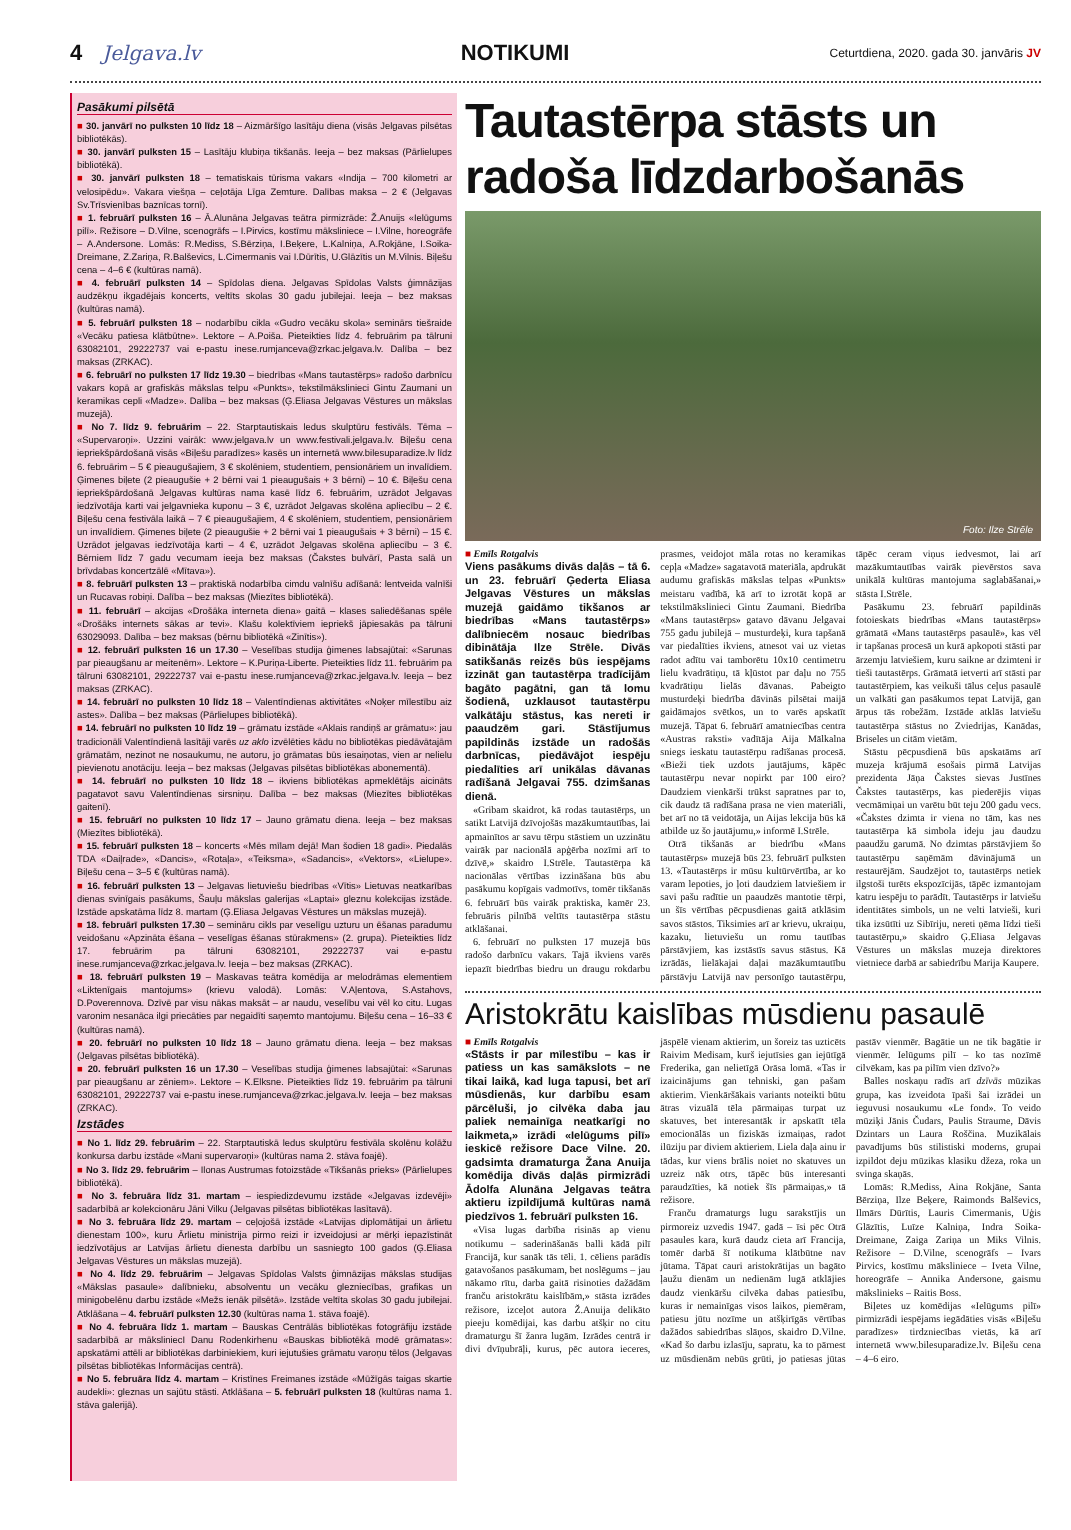4 Jelgava.lv NOTIKUMI
Ceturtdiena, 2020. gada 30. janvāris JV
Pasākumi pilsētā
■ 30. janvārī no pulksten 10 līdz 18 – Aizmāršīgo lasītāju diena (visās Jelgavas pilsētas bibliotēkās).
■ 30. janvārī pulksten 15 – Lasītāju klubiņa tikšanās. Ieeja – bez maksas (Pārlielupes bibliotēkā).
■ 30. janvārī pulksten 18 – tematiskais tūrisma vakars «Indija – 700 kilometri ar velosipēdu». Vakara viešņa – ceļotāja Līga Zemture. Dalības maksa – 2 € (Jelgavas Sv.Trīsvienības baznīcas tornī).
■ 1. februārī pulksten 16 – Ā.Alunāna Jelgavas teātra pirmizrāde: Ž.Anuijs «Ielūgums pilī». Režisore – D.Vilne, scenogrāfs – I.Pirvics, kostīmu māksliniece – I.Vilne, horeogrāfe – A.Andersone. Lomās: R.Mediss, S.Bērziņa, I.Beķere, L.Kalniņa, A.Rokjāne, I.Soika-Dreimane, Z.Zariņa, R.Balševics, L.Cimermanis vai I.Dūrītis, U.Glāzītis un M.Vilnis. Biļešu cena – 4–6 € (kultūras namā).
■ 4. februārī pulksten 14 – Spīdolas diena. Jelgavas Spīdolas Valsts ģimnāzijas audzēkņu ikgadējais koncerts, veltīts skolas 30 gadu jubilejai. Ieeja – bez maksas (kultūras namā).
■ 5. februārī pulksten 18 – nodarbību cikla «Gudro vecāku skola» seminārs tiešraide «Vecāku patiesa klātbūtne». Lektore – A.Poiša. Pieteikties līdz 4. februārim pa tālruni 63082101, 29222737 vai e-pastu inese.rumjanceva@zrkac.jelgava.lv. Dalība – bez maksas (ZRKAC).
■ 6. februārī no pulksten 17 līdz 19.30 – biedrības «Mans tautastērps» radošo darbnīcu vakars kopā ar grafiskās mākslas telpu «Punkts», tekstilmākslinieci Gintu Zaumani un keramikas cepli «Madze». Dalība – bez maksas (Ģ.Eliasa Jelgavas Vēstures un mākslas muzejā).
■ No 7. līdz 9. februārim – 22. Starptautiskais ledus skulptūru festivāls. Tēma – «Supervaroņi». Uzzini vairāk: www.jelgava.lv un www.festivali.jelgava.lv. Biļešu cena iepriekšpārdošanā visās «Biļešu paradīzes» kasēs un internetā www.bilesuparadize.lv līdz 6. februārim – 5 € pieaugušajiem, 3 € skolēniem, studentiem, pensionāriem un invalīdiem. Ģimenes biļete (2 pieaugušie + 2 bērni vai 1 pieaugušais + 3 bērni) – 10 €. Biļešu cena iepriekšpārdošanā Jelgavas kultūras nama kasē līdz 6. februārim, uzrādot Jelgavas iedzīvotāja karti vai jelgavnieka kuponu – 3 €, uzrādot Jelgavas skolēna apliecību – 2 €. Biļešu cena festivāla laikā – 7 € pieaugušajiem, 4 € skolēniem, studentiem, pensionāriem un invalīdiem. Ģimenes biļete (2 pieaugušie + 2 bērni vai 1 pieaugušais + 3 bērni) – 15 €. Uzrādot jelgavas iedzīvotāja karti – 4 €, uzrādot Jelgavas skolēna apliecību – 3 €. Bērniem līdz 7 gadu vecumam ieeja bez maksas (Čakstes bulvārī, Pasta salā un brīvdabas koncertzālē «Mītava»).
■ 8. februārī pulksten 13 – praktiskā nodarbība cimdu valnīšu adīšanā: lentveida valnīši un Rucavas robiņi. Dalība – bez maksas (Miezītes bibliotēkā).
■ 11. februārī – akcijas «Drošāka interneta diena» gaitā – klases saliedēšanas spēle «Drošāks internets sākas ar tevi». Klašu kolektīviem iepriekš jāpiesakās pa tālruni 63029093. Dalība – bez maksas (bērnu bibliotēkā «Zinītis»).
■ 12. februārī pulksten 16 un 17.30 – Veselības studija ģimenes labsajūtai: «Sarunas par pieaugšanu ar meitenēm». Lektore – K.Puriņa-Liberte. Pieteikties līdz 11. februārim pa tālruni 63082101, 29222737 vai e-pastu inese.rumjanceva@zrkac.jelgava.lv. Ieeja – bez maksas (ZRKAC).
■ 14. februārī no pulksten 10 līdz 18 – Valentīndienas aktivitātes «Noķer mīlestību aiz astes». Dalība – bez maksas (Pārlielupes bibliotēkā).
■ 14. februārī no pulksten 10 līdz 19 – grāmatu izstāde «Aklais randiņš ar grāmatu»: jau tradicionāli Valentīndienā lasītāji varēs uz aklo izvēlēties kādu no bibliotēkas piedāvātajām grāmatām, nezinot ne nosaukumu, ne autoru, jo grāmatas būs iesaiņotas, vien ar nelielu pievienotu anotāciju. Ieeja – bez maksas (Jelgavas pilsētas bibliotēkas abonementā).
■ 14. februārī no pulksten 10 līdz 18 – ikviens bibliotēkas apmeklētājs aicināts pagatavot savu Valentīndienas sirsniņu. Dalība – bez maksas (Miezītes bibliotēkas gaitenī).
■ 15. februārī no pulksten 10 līdz 17 – Jauno grāmatu diena. Ieeja – bez maksas (Miezītes bibliotēkā).
■ 15. februārī pulksten 18 – koncerts «Mēs mīlam dejā! Man šodien 18 gadi». Piedalās TDA «Daiļrade», «Dancis», «Rotaļa», «Teiksma», «Sadancis», «Vektors», «Lielupe». Biļešu cena – 3–5 € (kultūras namā).
■ 16. februārī pulksten 13 – Jelgavas lietuviešu biedrības «Vītis» Lietuvas neatkarības dienas svinīgais pasākums, Šauļu mākslas galerijas «Laptai» gleznu kolekcijas izstāde. Izstāde apskatāma līdz 8. martam (Ģ.Eliasa Jelgavas Vēstures un mākslas muzejā).
■ 18. februārī pulksten 17.30 – semināru cikls par veselīgu uzturu un ēšanas paradumu veidošanu «Apzināta ēšana – veselīgas ēšanas stūrakmens» (2. grupa). Pieteikties līdz 17. februārim pa tālruni 63082101, 29222737 vai e-pastu inese.rumjanceva@zrkac.jelgava.lv. Ieeja – bez maksas (ZRKAC).
■ 18. februārī pulksten 19 – Maskavas teātra komēdija ar melodrāmas elementiem «Liktenīgais mantojums» (krievu valodā). Lomās: V.Aļentova, S.Astahovs, D.Poverennova. Dzīvē par visu nākas maksāt – ar naudu, veselību vai vēl ko citu. Lugas varonim nesanāca ilgi priecāties par negaidīti saņemto mantojumu. Biļešu cena – 16–33 € (kultūras namā).
■ 20. februārī no pulksten 10 līdz 18 – Jauno grāmatu diena. Ieeja – bez maksas (Jelgavas pilsētas bibliotēkā).
■ 20. februārī pulksten 16 un 17.30 – Veselības studija ģimenes labsajūtai: «Sarunas par pieaugšanu ar zēniem». Lektore – K.Elksne. Pieteikties līdz 19. februārim pa tālruni 63082101, 29222737 vai e-pastu inese.rumjanceva@zrkac.jelgava.lv. Ieeja – bez maksas (ZRKAC).
Izstādes
■ No 1. līdz 29. februārim – 22. Starptautiskā ledus skulptūru festivāla skolēnu kolāžu konkursa darbu izstāde «Mani supervaroņi» (kultūras nama 2. stāva foajē).
■ No 3. līdz 29. februārim – Ilonas Austrumas fotoizstāde «Tikšanās prieks» (Pārlielupes bibliotēkā).
■ No 3. februāra līdz 31. martam – iespiedizdevumu izstāde «Jelgavas izdevēji» sadarbībā ar kolekcionāru Jāni Vilku (Jelgavas pilsētas bibliotēkas lasītavā).
■ No 3. februāra līdz 29. martam – ceļojošā izstāde «Latvijas diplomātijai un ārlietu dienestam 100», kuru Ārlietu ministrija pirmo reizi ir izveidojusi ar mērķi iepazīstināt iedzīvotājus ar Latvijas ārlietu dienesta darbību un sasniegto 100 gados (Ģ.Eliasa Jelgavas Vēstures un mākslas muzejā).
■ No 4. līdz 29. februārim – Jelgavas Spīdolas Valsts ģimnāzijas mākslas studijas «Mākslas pasaule» dalībnieku, absolventu un vecāku glezniecības, grafikas un minigobelēnu darbu izstāde «Mežs ienāk pilsētā». Izstāde veltīta skolas 30 gadu jubilejai. Atklāšana – 4. februārī pulksten 12.30 (kultūras nama 1. stāva foajē).
■ No 4. februāra līdz 1. martam – Bauskas Centrālās bibliotēkas fotogrāfiju izstāde sadarbībā ar māksliniecI Danu Rodenkirhenu «Bauskas bibliotēkā modē grāmatas»: apskatāmi attēli ar bibliotēkas darbiniekiem, kuri iejutušies grāmatu varoņu tēlos (Jelgavas pilsētas bibliotēkas Informācijas centrā).
■ No 5. februāra līdz 4. martam – Kristīnes Freimanes izstāde «Mūžīgās taigas skartie audekli»: gleznas un sajūtu stāsti. Atklāšana – 5. februārī pulksten 18 (kultūras nama 1. stāva galerijā).
Tautastērpa stāsts un radoša līdzdarbošanās
Foto: Ilze Strēle
■ Emīls Rotgalvis
Viens pasākums divās daļās – tā 6. un 23. februārī Ģederta Eliasa Jelgavas Vēstures un mākslas muzejā gaidāmo tikšanos ar biedrības «Mans tautastērps» dalībniecēm nosauc biedrības dibinātāja Ilze Strēle. Divās satikšanās reizēs būs iespējams izzināt gan tautastērpa tradīcijām bagāto pagātni, gan tā lomu šodienā, uzklausot tautastērpu valkātāju stāstus, kas nereti ir paaudzēm gari. Stāstījumus papildinās izstāde un radošās darbnīcas, piedāvājot iespēju piedalīties arī unikālas dāvanas radīšanā Jelgavai 755. dzimšanas dienā.
«Gribam skaidrot, kā rodas tautastērps, un satikt Latvijā dzīvojošās mazākumtautības, lai apmainītos ar savu tērpu stāstiem un uzzinātu vairāk par nacionālā apģērba nozīmi arī to dzīvē,» skaidro I.Strēle. Tautastērpa kā nacionālas vērtības izzināšana būs abu pasākumu kopīgais vadmotīvs, tomēr tikšanās 6. februārī būs vairāk praktiska, kamēr 23. februāris pilnībā veltīts tautastērpa stāstu atklāšanai.
6. februārī no pulksten 17 muzejā būs radošo darbnīcu vakars. Tajā ikviens varēs iepazīt biedrības biedru un draugu rokdarbu prasmes, veidojot māla rotas no keramikas cepļa «Madze» sagatavotā materiāla, apdrukāt audumu grafiskās mākslas telpas «Punkts» meistaru vadībā, kā arī to izrotāt kopā ar tekstilmākslinieci Gintu Zaumani. Biedrība «Mans tautastērps» gatavo dāvanu Jelgavai 755 gadu jubilejā – musturdeķi, kura tapšanā var piedalīties ikviens, atnesot vai uz vietas radot adītu vai tamborētu 10x10 centimetru lielu kvadrātiņu, tā kļūstot par daļu no 755 kvadrātiņu lielās dāvanas. Pabeigto musturdeķi biedrība dāvinās pilsētai maijā gaidāmajos svētkos, un to varēs apskatīt muzejā. Tāpat 6. februārī amatniecības centra «Austras raksti» vadītāja Aija Mālkalna sniegs ieskatu tautastērpu radīšanas procesā. «Bieži tiek uzdots jautājums, kāpēc tautastērpu nevar nopirkt par 100 eiro? Daudziem vienkārši trūkst sapratnes par to, cik daudz tā radīšana prasa ne vien materiāli, bet arī no tā veidotāja, un Aijas lekcija būs kā atbilde uz šo jautājumu,» informē I.Strēle.
Otrā tikšanās ar biedrību «Mans tautastērps» muzejā būs 23. februārī pulksten 13. «Tautastērps ir mūsu kultūrvērtība, ar ko varam lepoties, jo ļoti daudziem latviešiem ir savi pašu radītie un paaudzēs mantotie tērpi, un šīs vērtības pēcpusdienas gaitā atklāsim savos stāstos. Tiksimies arī ar krievu, ukraiņu, kazaku, lietuviešu un romu tautības pārstāvjiem, kas izstāstīs savus stāstus. Kā izrādās, lielākajai daļai mazākumtautību pārstāvju Latvijā nav personīgo tautastērpu, tāpēc ceram viņus iedvesmot, lai arī mazākumtautības vairāk pievērstos sava unikālā kultūras mantojuma saglabāšanai,» stāsta I.Strēle.
Pasākumu 23. februārī papildinās fotoieskats biedrības «Mans tautastērps» grāmatā «Mans tautastērps pasaulē», kas vēl ir tapšanas procesā un kurā apkopoti stāsti par ārzemju latviešiem, kuru saikne ar dzimteni ir tieši tautastērps. Grāmatā ietverti arī stāsti par tautastērpiem, kas veikuši tālus ceļus pasaulē un valkāti gan pasākumos tepat Latvijā, gan ārpus tās robežām. Izstāde atklās latviešu tautastērpa stāstus no Zviedrijas, Kanādas, Briseles un citām vietām.
Stāstu pēcpusdienā būs apskatāms arī muzeja krājumā esošais pirmā Latvijas prezidenta Jāņa Čakstes sievas Justīnes Čakstes tautastērps, kas piederējis viņas vecmāmiņai un varētu būt teju 200 gadu vecs. «Čakstes dzimta ir viena no tām, kas nes tautastērpa kā simbola ideju jau daudzu paaudžu garumā. No dzimtas pārstāvjiem šo tautastērpu saņēmām dāvinājumā un restaurējām. Saudzējot to, tautastērps netiek ilgstoši turēts ekspozīcijās, tāpēc izmantojam katru iespēju to parādīt. Tautastērps ir latviešu identitātes simbols, un ne velti latvieši, kuri tika izsūtīti uz Sibīriju, nereti ņēma līdzi tieši tautastērpu,» skaidro Ģ.Eliasa Jelgavas Vēstures un mākslas muzeja direktores vietniece darbā ar sabiedrību Marija Kaupere.
Aristokrātu kaislības mūsdienu pasaulē
■ Emīls Rotgalvis
«Stāsts ir par mīlestību – kas ir patiess un kas samākslots – ne tikai laikā, kad luga tapusi, bet arī mūsdienās, kur darbību esam pārcēluši, jo cilvēka daba jau paliek nemainīga neatkarīgi no laikmeta,» izrādi «Ielūgums pilī» ieskicē režisore Dace Vilne. 20. gadsimta dramaturga Žana Anuija komēdija divās daļās pirmizrādi Ādolfa Alunāna Jelgavas teātra aktieru izpildījumā kultūras namā piedzīvos 1. februārī pulksten 16.
«Visa lugas darbība risinās ap vienu notikumu – saderināšanās balli kādā pilī Francijā, kur sanāk tās tēli. 1. cēliens parādīs gatavošanos pasākumam, bet noslēgums – jau nākamo rītu, darba gaitā risinoties dažādām franču aristokrātu kaislībām,» stāsta izrādes režisore, izceļot autora Ž.Anuija delikāto pieeju komēdijai, kas darbu atšķir no citu dramaturgu šī žanra lugām. Izrādes centrā ir divi dvīņubrāļi, kurus, pēc autora ieceres, jāspēlē vienam aktierim, un šoreiz tas uzticēts Raivim Medisam, kurš iejutīsies gan iejūtīgā Frederika, gan nelietīgā Orāsa lomā. «Tas ir izaicinājums gan tehniski, gan pašam aktierim. Vienkāršākais variants noteikti būtu ātras vizuālā tēla pārmaiņas turpat uz skatuves, bet interesantāk ir apskatīt tēla emocionālās un fiziskās izmaiņas, radot ilūziju par diviem aktieriem. Liela daļa ainu ir tādas, kur viens brālis noiet no skatuves un uzreiz nāk otrs, tāpēc būs interesanti paraudzīties, kā notiek šīs pārmaiņas,» tā režisore.
Franču dramaturgs lugu sarakstījis un pirmoreiz uzvedis 1947. gadā – īsi pēc Otrā pasaules kara, kurā daudz cieta arī Francija, tomēr darbā šī notikuma klātbūtne nav jūtama. Tāpat cauri aristokrātijas un bagāto ļaužu dienām un nedienām lugā atklājies daudz vienkāršu cilvēka dabas patiesību, kuras ir nemainīgas visos laikos, piemēram, patiesu jūtu nozīme un atšķirīgās vērtības dažādos sabiedrības slāņos, skaidro D.Vilne. «Kad šo darbu izlasīju, sapratu, ka to pārnest uz mūsdienām nebūs grūti, jo patiesas jūtas pastāv vienmēr. Bagātie un ne tik bagātie ir vienmēr. Ielūgums pilī – ko tas nozīmē cilvēkam, kas pa pilīm vien dzīvo?»
Balles noskaņu radīs arī dzīvās mūzikas grupa, kas izveidota īpaši šai izrādei un ieguvusi nosaukumu «Le fond». To veido mūziķi Jānis Čudars, Paulis Straume, Dāvis Dzintars un Laura Roščina. Muzikālais pavadījums būs stilistiski moderns, grupai izpildot deju mūzikas klasiku džeza, roka un svinga skaņās.
Lomās: R.Mediss, Aina Rokjāne, Santa Bērziņa, Ilze Beķere, Raimonds Balševics, Ilmārs Dūrītis, Lauris Cimermanis, Uģis Glāzītis, Luīze Kalniņa, Indra Soika-Dreimane, Zaiga Zariņa un Miks Vilnis. Režisore – D.Vilne, scenogrāfs – Ivars Pirvics, kostīmu māksliniece – Iveta Vilne, horeogrāfe – Annika Andersone, gaismu mākslinieks – Raitis Boss.
Biļetes uz komēdijas «Ielūgums pilī» pirmizrādi iespējams iegādāties visās «Biļešu paradīzes» tirdzniecības vietās, kā arī internetā www.bilesuparadize.lv. Biļešu cena – 4–6 eiro.